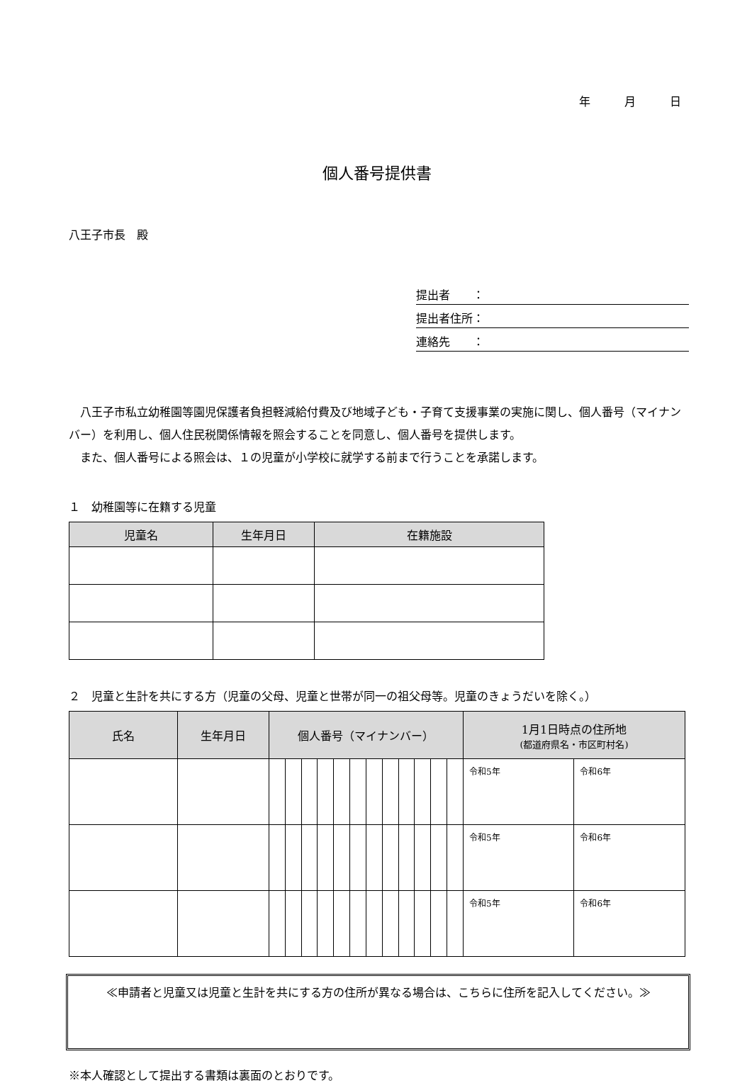年　　　月　　　日
個人番号提供書
八王子市長　殿
提出者　　：
提出者住所：
連絡先　　：
八王子市私立幼稚園等園児保護者負担軽減給付費及び地域子ども・子育て支援事業の実施に関し、個人番号（マイナンバー）を利用し、個人住民税関係情報を照会することを同意し、個人番号を提供します。
また、個人番号による照会は、１の児童が小学校に就学する前まで行うことを承諾します。
１　幼稚園等に在籍する児童
| 児童名 | 生年月日 | 在籍施設 |
| --- | --- | --- |
２　児童と生計を共にする方（児童の父母、児童と世帯が同一の祖父母等。児童のきょうだいを除く。）
| 氏名 | 生年月日 | 個人番号（マイナンバー） | | | | | | | | | | | | 1月1日時点の住所地 (都道府県名・市区町村名) | |
| --- | --- | --- | --- | --- | --- | --- | --- | --- | --- | --- | --- | --- | --- | --- | --- |
| | | | | | | | | | | | | | | 令和5年 | 令和6年 |
| | | | | | | | | | | | | | | 令和5年 | 令和6年 |
| | | | | | | | | | | | | | | 令和5年 | 令和6年 |
≪申請者と児童又は児童と生計を共にする方の住所が異なる場合は、こちらに住所を記入してください。≫
※本人確認として提出する書類は裏面のとおりです。